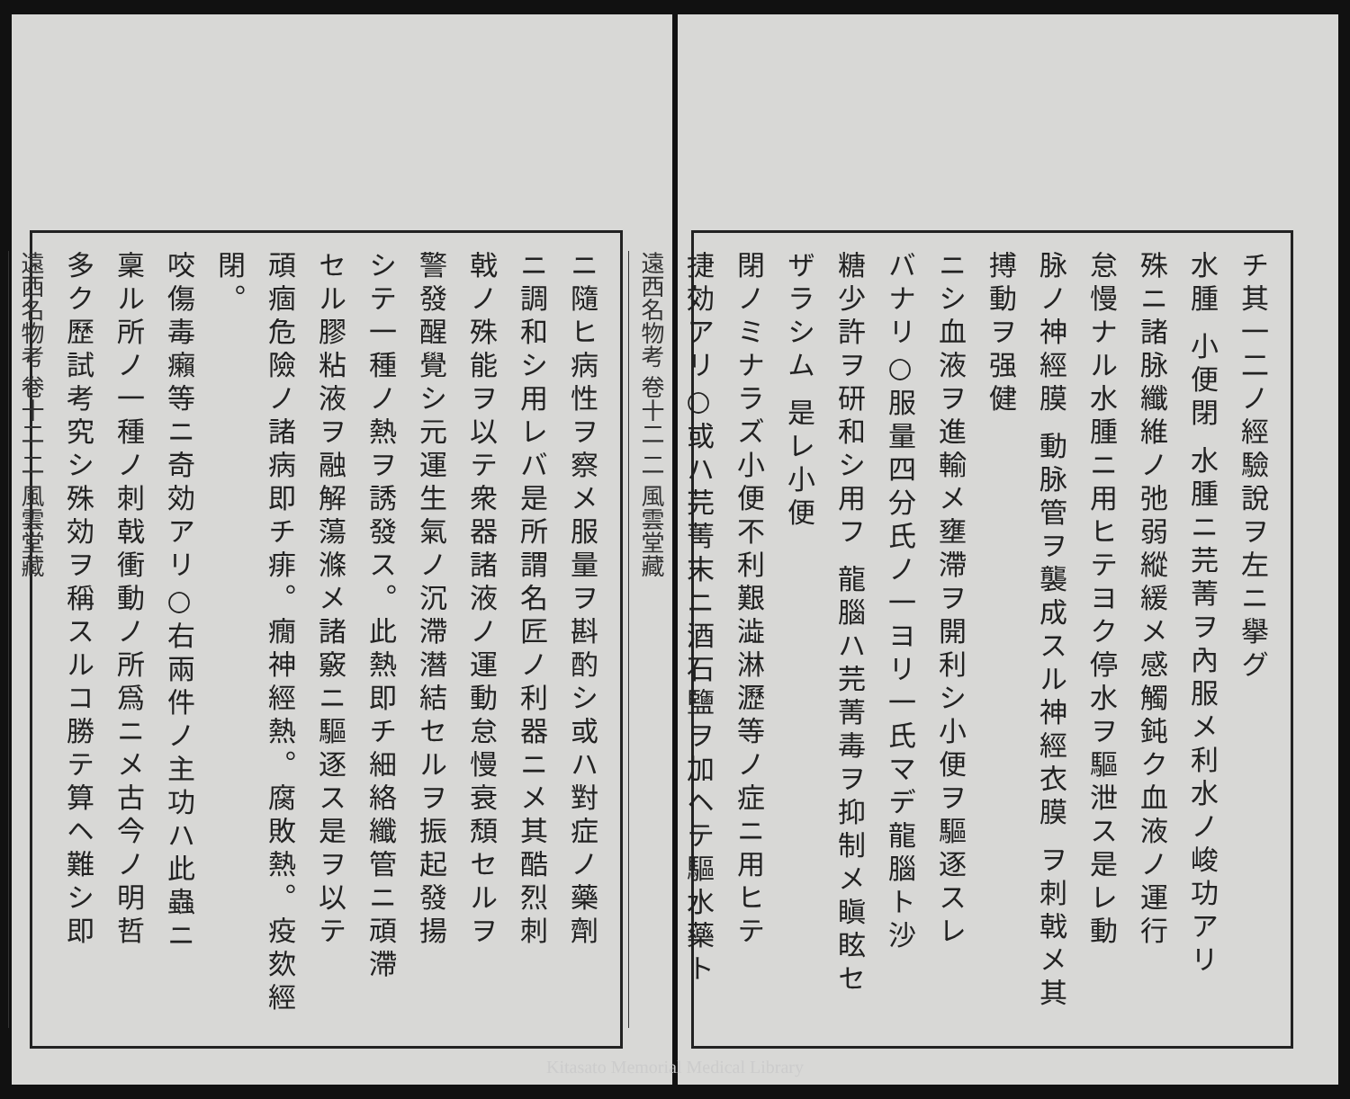ニ隨ヒ病性ヲ察メ服量ヲ斟酌シ或ハ對症ノ藥劑
ニ調和シ用レバ是所謂名匠ノ利器ニメ其酷烈刺
戟ノ殊能ヲ以テ衆器諸液ノ運動怠慢衰頹セルヲ
警發醒覺シ元運生氣ノ沉滯潛結セルヲ振起發揚
シテ一種ノ熱ヲ誘發ス。此熱即チ細絡纖管ニ頑滯
セル膠粘液ヲ融解蕩滌メ諸竅ニ驅逐ス是ヲ以テ
頑痼危險ノ諸病即チ痱。癇神經熱。腐敗熱。疫欬經閉。
咬傷毒癩等ニ奇効アリ○右兩件ノ主功ハ此蟲ニ
稟ル所ノ一種ノ刺戟衝動ノ所爲ニメ古今ノ明哲
多ク歷試考究シ殊効ヲ稱スルコ勝テ算ヘ難シ即
遠西名物考 卷十二 二 風雲堂藏
チ其一二ノ經驗說ヲ左ニ擧グ
水腫 小便閉 水腫ニ芫菁ヲ內服メ利水ノ峻功アリ
殊ニ諸脉纖維ノ弛弱縱緩メ感觸鈍ク血液ノ運行
怠慢ナル水腫ニ用ヒテヨク停水ヲ驅泄ス是レ動
脉ノ神經膜 動脉管ヲ襲成スル神經衣膜 ヲ刺戟メ其搏動ヲ强健
ニシ血液ヲ進輸メ壅滯ヲ開利シ小便ヲ驅逐スレ
バナリ○服量四分氏ノ一ヨリ一氏マデ龍腦ト沙
糖少許ヲ研和シ用フ 龍腦ハ芫菁毒ヲ抑制メ瞋眩セザラシム 是レ小便
閉ノミナラズ小便不利艱澁淋瀝等ノ症ニ用ヒテ
捷効アリ○或ハ芫菁末ニ酒石鹽ヲ加ヘテ驅水藥ト
遠西名物考 卷十二 二 風雲堂藏
Kitasato Memorial Medical Library